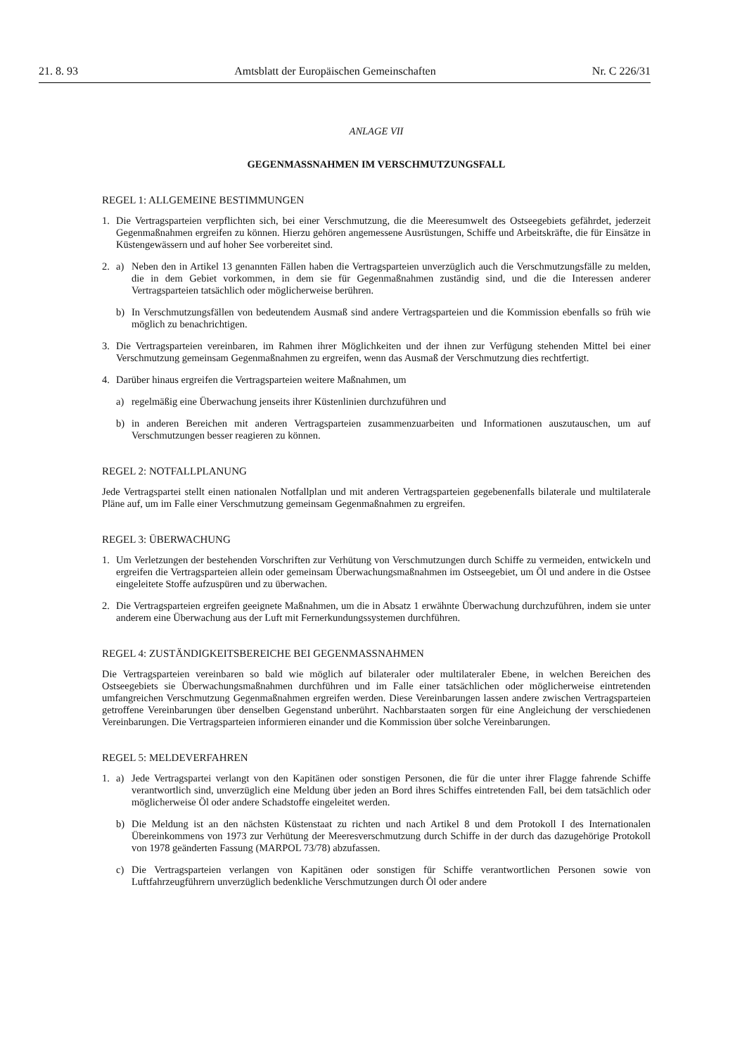21. 8. 93 Amtsblatt der Europäischen Gemeinschaften Nr. C 226/31
ANLAGE VII
GEGENMASSNAHMEN IM VERSCHMUTZUNGSFALL
REGEL 1: ALLGEMEINE BESTIMMUNGEN
1. Die Vertragsparteien verpflichten sich, bei einer Verschmutzung, die die Meeresumwelt des Ostseegebiets gefährdet, jederzeit Gegenmaßnahmen ergreifen zu können. Hierzu gehören angemessene Ausrüstungen, Schiffe und Arbeitskräfte, die für Einsätze in Küstengewässern und auf hoher See vorbereitet sind.
2. a) Neben den in Artikel 13 genannten Fällen haben die Vertragsparteien unverzüglich auch die Verschmutzungsfälle zu melden, die in dem Gebiet vorkommen, in dem sie für Gegenmaßnahmen zuständig sind, und die die Interessen anderer Vertragsparteien tatsächlich oder möglicherweise berühren.
b) In Verschmutzungsfällen von bedeutendem Ausmaß sind andere Vertragsparteien und die Kommission ebenfalls so früh wie möglich zu benachrichtigen.
3. Die Vertragsparteien vereinbaren, im Rahmen ihrer Möglichkeiten und der ihnen zur Verfügung stehenden Mittel bei einer Verschmutzung gemeinsam Gegenmaßnahmen zu ergreifen, wenn das Ausmaß der Verschmutzung dies rechtfertigt.
4. Darüber hinaus ergreifen die Vertragsparteien weitere Maßnahmen, um
a) regelmäßig eine Überwachung jenseits ihrer Küstenlinien durchzuführen und
b) in anderen Bereichen mit anderen Vertragsparteien zusammenzuarbeiten und Informationen auszutauschen, um auf Verschmutzungen besser reagieren zu können.
REGEL 2: NOTFALLPLANUNG
Jede Vertragspartei stellt einen nationalen Notfallplan und mit anderen Vertragsparteien gegebenenfalls bilaterale und multilaterale Pläne auf, um im Falle einer Verschmutzung gemeinsam Gegenmaßnahmen zu ergreifen.
REGEL 3: ÜBERWACHUNG
1. Um Verletzungen der bestehenden Vorschriften zur Verhütung von Verschmutzungen durch Schiffe zu vermeiden, entwickeln und ergreifen die Vertragsparteien allein oder gemeinsam Überwachungsmaßnahmen im Ostseegebiet, um Öl und andere in die Ostsee eingeleitete Stoffe aufzuspüren und zu überwachen.
2. Die Vertragsparteien ergreifen geeignete Maßnahmen, um die in Absatz 1 erwähnte Überwachung durchzuführen, indem sie unter anderem eine Überwachung aus der Luft mit Fernerkundungssystemen durchführen.
REGEL 4: ZUSTÄNDIGKEITSBEREICHE BEI GEGENMASSNAHMEN
Die Vertragsparteien vereinbaren so bald wie möglich auf bilateraler oder multilateraler Ebene, in welchen Bereichen des Ostseegebiets sie Überwachungsmaßnahmen durchführen und im Falle einer tatsächlichen oder möglicherweise eintretenden umfangreichen Verschmutzung Gegenmaßnahmen ergreifen werden. Diese Vereinbarungen lassen andere zwischen Vertragsparteien getroffene Vereinbarungen über denselben Gegenstand unberührt. Nachbarstaaten sorgen für eine Angleichung der verschiedenen Vereinbarungen. Die Vertragsparteien informieren einander und die Kommission über solche Vereinbarungen.
REGEL 5: MELDEVERFAHREN
1. a) Jede Vertragspartei verlangt von den Kapitänen oder sonstigen Personen, die für die unter ihrer Flagge fahrende Schiffe verantwortlich sind, unverzüglich eine Meldung über jeden an Bord ihres Schiffes eintretenden Fall, bei dem tatsächlich oder möglicherweise Öl oder andere Schadstoffe eingeleitet werden.
b) Die Meldung ist an den nächsten Küstenstaat zu richten und nach Artikel 8 und dem Protokoll I des Internationalen Übereinkommens von 1973 zur Verhütung der Meeresverschmutzung durch Schiffe in der durch das dazugehörige Protokoll von 1978 geänderten Fassung (MARPOL 73/78) abzufassen.
c) Die Vertragsparteien verlangen von Kapitänen oder sonstigen für Schiffe verantwortlichen Personen sowie von Luftfahrzeugführern unverzüglich bedenkliche Verschmutzungen durch Öl oder andere